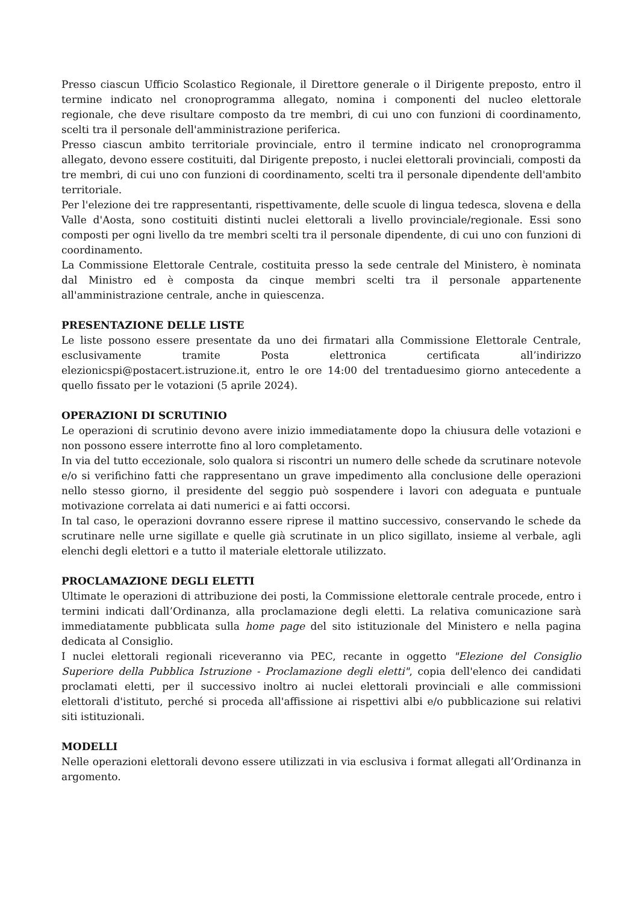Presso ciascun Ufficio Scolastico Regionale, il Direttore generale o il Dirigente preposto, entro il termine indicato nel cronoprogramma allegato, nomina i componenti del nucleo elettorale regionale, che deve risultare composto da tre membri, di cui uno con funzioni di coordinamento, scelti tra il personale dell'amministrazione periferica.
Presso ciascun ambito territoriale provinciale, entro il termine indicato nel cronoprogramma allegato, devono essere costituiti, dal Dirigente preposto, i nuclei elettorali provinciali, composti da tre membri, di cui uno con funzioni di coordinamento, scelti tra il personale dipendente dell'ambito territoriale.
Per l'elezione dei tre rappresentanti, rispettivamente, delle scuole di lingua tedesca, slovena e della Valle d'Aosta, sono costituiti distinti nuclei elettorali a livello provinciale/regionale. Essi sono composti per ogni livello da tre membri scelti tra il personale dipendente, di cui uno con funzioni di coordinamento.
La Commissione Elettorale Centrale, costituita presso la sede centrale del Ministero, è nominata dal Ministro ed è composta da cinque membri scelti tra il personale appartenente all'amministrazione centrale, anche in quiescenza.
PRESENTAZIONE DELLE LISTE
Le liste possono essere presentate da uno dei firmatari alla Commissione Elettorale Centrale, esclusivamente tramite Posta elettronica certificata all’indirizzo elezionicspi@postacert.istruzione.it, entro le ore 14:00 del trentaduesimo giorno antecedente a quello fissato per le votazioni (5 aprile 2024).
OPERAZIONI DI SCRUTINIO
Le operazioni di scrutinio devono avere inizio immediatamente dopo la chiusura delle votazioni e non possono essere interrotte fino al loro completamento.
In via del tutto eccezionale, solo qualora si riscontri un numero delle schede da scrutinare notevole e/o si verifichino fatti che rappresentano un grave impedimento alla conclusione delle operazioni nello stesso giorno, il presidente del seggio può sospendere i lavori con adeguata e puntuale motivazione correlata ai dati numerici e ai fatti occorsi.
In tal caso, le operazioni dovranno essere riprese il mattino successivo, conservando le schede da scrutinare nelle urne sigillate e quelle già scrutinate in un plico sigillato, insieme al verbale, agli elenchi degli elettori e a tutto il materiale elettorale utilizzato.
PROCLAMAZIONE DEGLI ELETTI
Ultimate le operazioni di attribuzione dei posti, la Commissione elettorale centrale procede, entro i termini indicati dall’Ordinanza, alla proclamazione degli eletti. La relativa comunicazione sarà immediatamente pubblicata sulla home page del sito istituzionale del Ministero e nella pagina dedicata al Consiglio.
I nuclei elettorali regionali riceveranno via PEC, recante in oggetto "Elezione del Consiglio Superiore della Pubblica Istruzione - Proclamazione degli eletti", copia dell'elenco dei candidati proclamati eletti, per il successivo inoltro ai nuclei elettorali provinciali e alle commissioni elettorali d'istituto, perché si proceda all'affissione ai rispettivi albi e/o pubblicazione sui relativi siti istituzionali.
MODELLI
Nelle operazioni elettorali devono essere utilizzati in via esclusiva i format allegati all’Ordinanza in argomento.